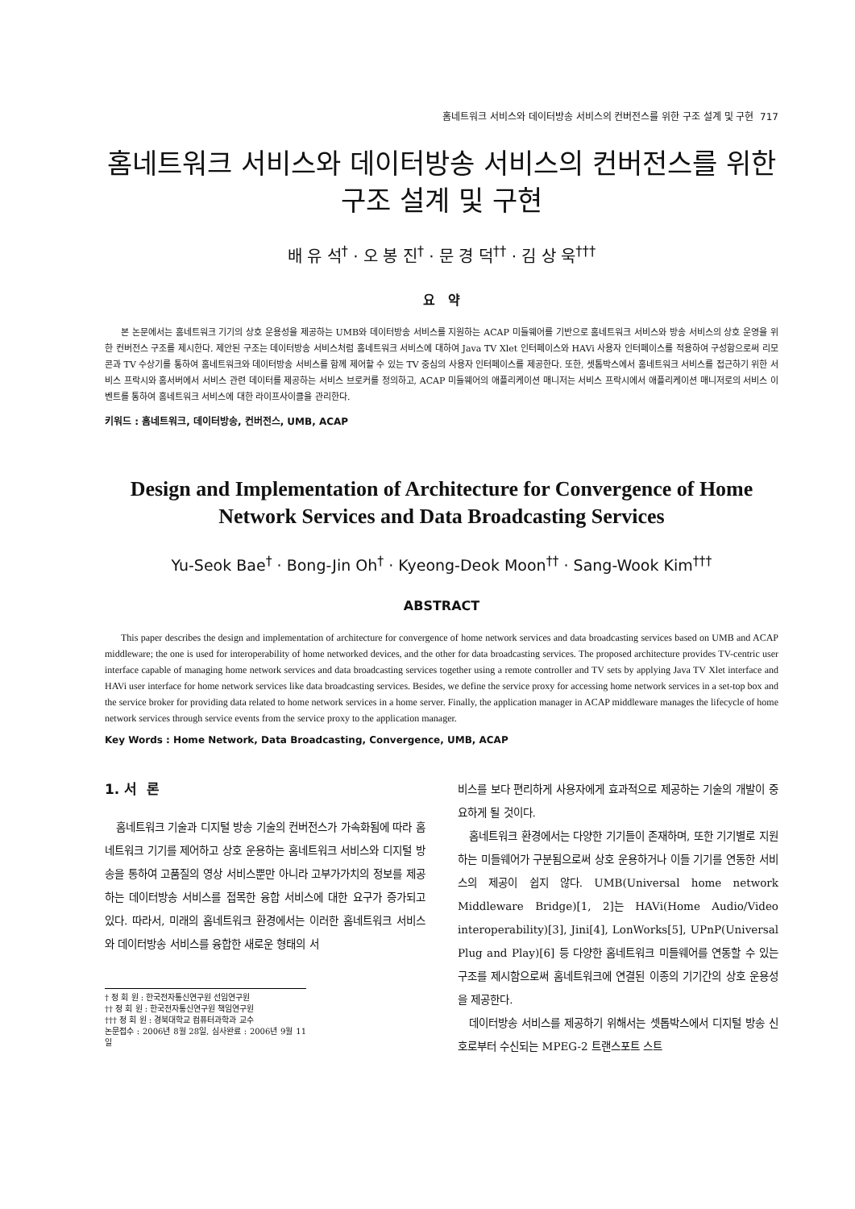홈네트워크 서비스와 데이터방송 서비스의 컨버전스를 위한 구조 설계 및 구현 717
홈네트워크 서비스와 데이터방송 서비스의 컨버전스를 위한
구조 설계 및 구현
배 유 석<sup>†</sup> · 오 봉 진<sup>†</sup> · 문 경 덕<sup>††</sup> · 김 상 욱<sup>†††</sup>
요 약
본 논문에서는 홈네트워크 기기의 상호 운용성을 제공하는 UMB와 데이터방송 서비스를 지원하는 ACAP 미들웨어를 기반으로 홈네트워크 서비스와 방송 서비스의 상호 운영을 위한 컨버전스 구조를 제시한다. 제안된 구조는 데이터방송 서비스처럼 홈네트워크 서비스에 대하여 Java TV Xlet 인터페이스와 HAVi 사용자 인터페이스를 적용하여 구성함으로써 리모콘과 TV 수상기를 통하여 홈네트워크와 데이터방송 서비스를 함께 제어할 수 있는 TV 중심의 사용자 인터페이스를 제공한다. 또한, 셋톱박스에서 홈네트워크 서비스를 접근하기 위한 서비스 프락시와 홈서버에서 서비스 관련 데이터를 제공하는 서비스 브로커를 정의하고, ACAP 미들웨어의 애플리케이션 매니저는 서비스 프락시에서 애플리케이션 매니저로의 서비스 이벤트를 통하여 홈네트워크 서비스에 대한 라이프사이클을 관리한다.
키워드 : 홈네트워크, 데이터방송, 컨버전스, UMB, ACAP
Design and Implementation of Architecture for Convergence of Home Network Services and Data Broadcasting Services
Yu-Seok Bae<sup>†</sup> · Bong-Jin Oh<sup>†</sup> · Kyeong-Deok Moon<sup>††</sup> · Sang-Wook Kim<sup>†††</sup>
ABSTRACT
This paper describes the design and implementation of architecture for convergence of home network services and data broadcasting services based on UMB and ACAP middleware; the one is used for interoperability of home networked devices, and the other for data broadcasting services. The proposed architecture provides TV-centric user interface capable of managing home network services and data broadcasting services together using a remote controller and TV sets by applying Java TV Xlet interface and HAVi user interface for home network services like data broadcasting services. Besides, we define the service proxy for accessing home network services in a set-top box and the service broker for providing data related to home network services in a home server. Finally, the application manager in ACAP middleware manages the lifecycle of home network services through service events from the service proxy to the application manager.
Key Words : Home Network, Data Broadcasting, Convergence, UMB, ACAP
1. 서 론
홈네트워크 기술과 디지털 방송 기술의 컨버전스가 가속화됨에 따라 홈네트워크 기기를 제어하고 상호 운용하는 홈네트워크 서비스와 디지털 방송을 통하여 고품질의 영상 서비스뿐만 아니라 고부가가치의 정보를 제공하는 데이터방송 서비스를 접목한 융합 서비스에 대한 요구가 증가되고 있다. 따라서, 미래의 홈네트워크 환경에서는 이러한 홈네트워크 서비스와 데이터방송 서비스를 융합한 새로운 형태의 서
† 정 회 원 : 한국전자통신연구원 선임연구원
†† 정 회 원 : 한국전자통신연구원 책임연구원
††† 정 회 원 : 경북대학교 컴퓨터과학과 교수
논문접수 : 2006년 8월 28일, 심사완료 : 2006년 9월 11일
비스를 보다 편리하게 사용자에게 효과적으로 제공하는 기술의 개발이 중요하게 될 것이다.
홈네트워크 환경에서는 다양한 기기들이 존재하며, 또한 기기별로 지원하는 미들웨어가 구분됨으로써 상호 운용하거나 이들 기기를 연동한 서비스의 제공이 쉽지 않다. UMB(Universal home network Middleware Bridge)[1, 2]는 HAVi(Home Audio/Video interoperability)[3], Jini[4], LonWorks[5], UPnP(Universal Plug and Play)[6] 등 다양한 홈네트워크 미들웨어를 연동할 수 있는 구조를 제시함으로써 홈네트워크에 연결된 이종의 기기간의 상호 운용성을 제공한다.
데이터방송 서비스를 제공하기 위해서는 셋톱박스에서 디지털 방송 신호로부터 수신되는 MPEG-2 트랜스포트 스트